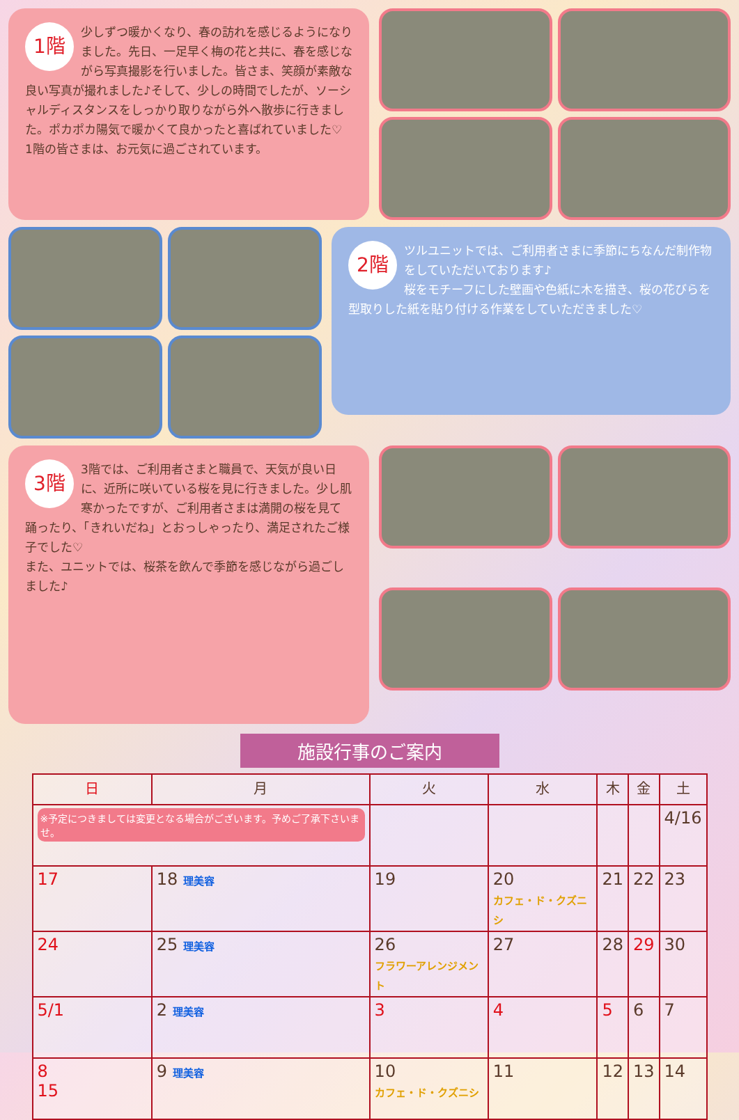1階 少しずつ暖かくなり、春の訪れを感じるようになりました。先日、一足早く梅の花と共に、春を感じながら写真撮影を行いました。皆さま、笑顔が素敵な良い写真が撮れました♪そして、少しの時間でしたが、ソーシャルディスタンスをしっかり取りながら外へ散歩に行きました。ポカポカ陽気で暖かくて良かったと喜ばれていました♡
1階の皆さまは、お元気に過ごされています。
2階 ツルユニットでは、ご利用者さまに季節にちなんだ制作物をしていただいております♪
桜をモチーフにした壁画や色紙に木を描き、桜の花びらを型取りした紙を貼り付ける作業をしていただきました♡
3階 3階では、ご利用者さまと職員で、天気が良い日に、近所に咲いている桜を見に行きました。少し肌寒かったですが、ご利用者さまは満開の桜を見て踊ったり、「きれいだね」とおっしゃったり、満足されたご様子でした♡
また、ユニットでは、桜茶を飲んで季節を感じながら過ごしました♪
施設行事のご案内
| 日 | 月 | 火 | 水 | 木 | 金 | 土 |
| --- | --- | --- | --- | --- | --- | --- |
| ※予定につきましては変更となる場合がございます。予めご了承下さいませ。 | | | | | | 4/16 |
| 17 | 18 理美容 | 19 | 20 カフェ・ド・クズニシ | 21 | 22 | 23 |
| 24 | 25 理美容 | 26 フラワーアレンジメント | 27 | 28 | 29 | 30 |
| 5/1 | 2 理美容 | 3 | 4 | 5 | 6 | 7 |
| 8 15 | 9 理美容 | 10 カフェ・ド・クズニシ | 11 | 12 | 13 | 14 |